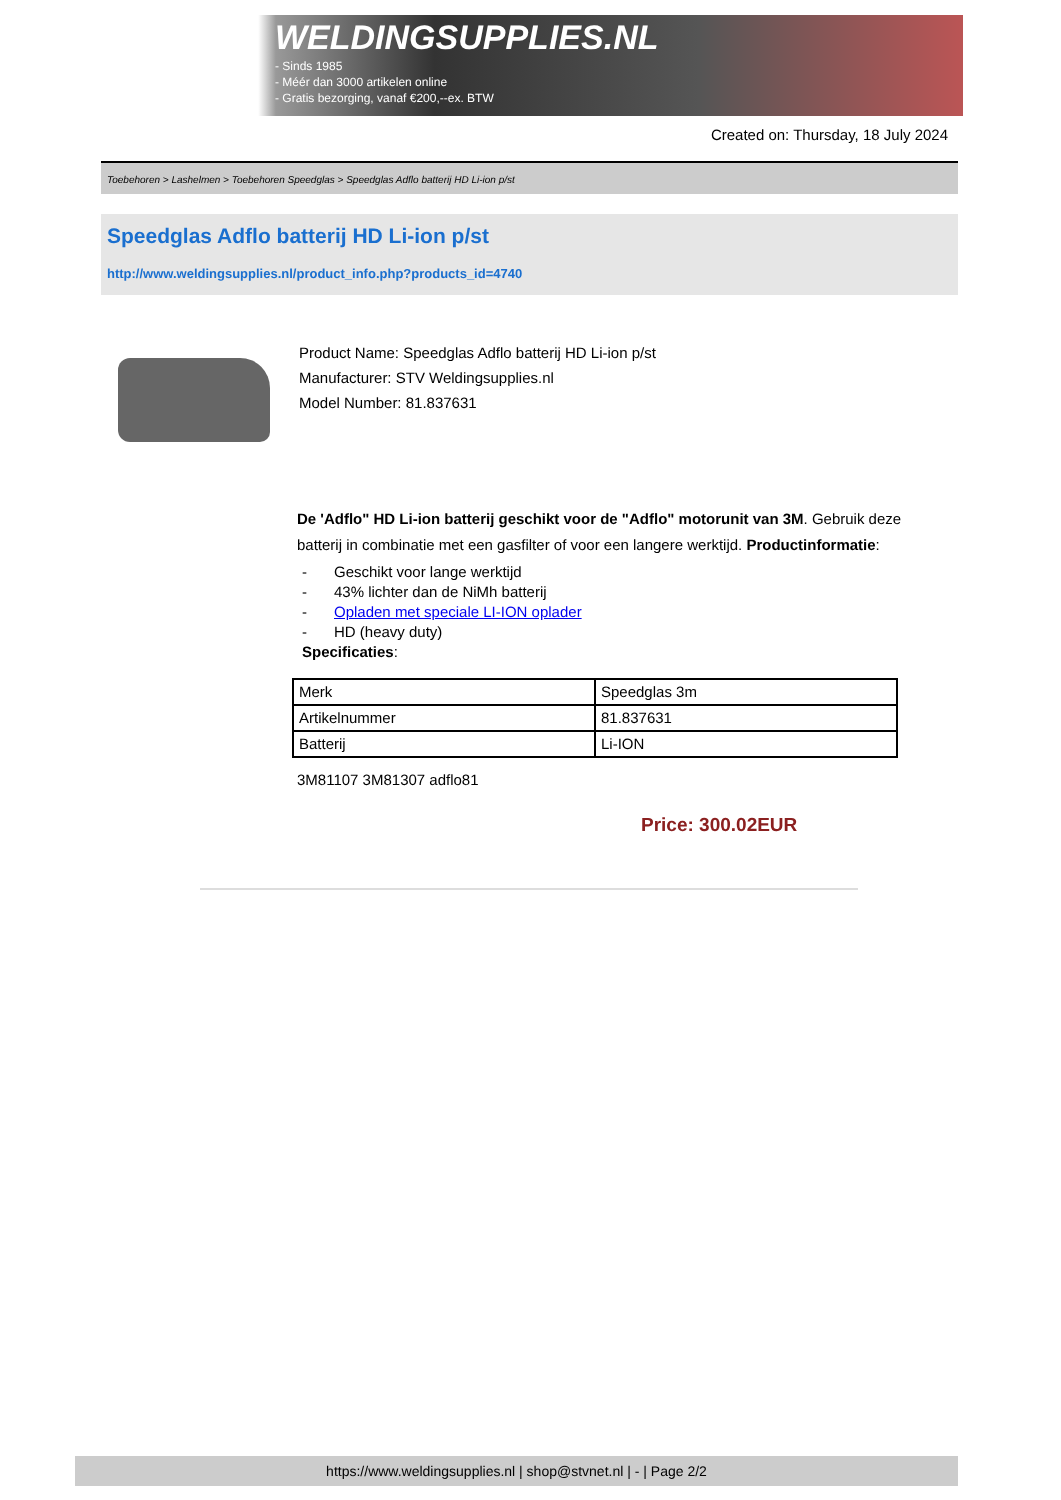WELDINGSUPPLIES.NL
- Sinds 1985
- Méér dan 3000 artikelen online
- Gratis bezorging, vanaf €200,--ex. BTW
Created on: Thursday, 18 July 2024
Toebehoren > Lashelmen > Toebehoren Speedglas > Speedglas Adflo batterij HD Li-ion p/st
Speedglas Adflo batterij HD Li-ion p/st
http://www.weldingsupplies.nl/product_info.php?products_id=4740
Product Name: Speedglas Adflo batterij HD Li-ion p/st
Manufacturer: STV Weldingsupplies.nl
Model Number: 81.837631
De 'Adflo" HD Li-ion batterij geschikt voor de "Adflo" motorunit van 3M. Gebruik deze batterij in combinatie met een gasfilter of voor een langere werktijd. Productinformatie:
- Geschikt voor lange werktijd
- 43% lichter dan de NiMh batterij
- Opladen met speciale LI-ION oplader
- HD (heavy duty)
Specificaties:
| Merk | Speedglas 3m |
| Artikelnummer | 81.837631 |
| Batterij | Li-ION |
3M81107 3M81307 adflo81
Price: 300.02EUR
https://www.weldingsupplies.nl | shop@stvnet.nl | - | Page 2/2